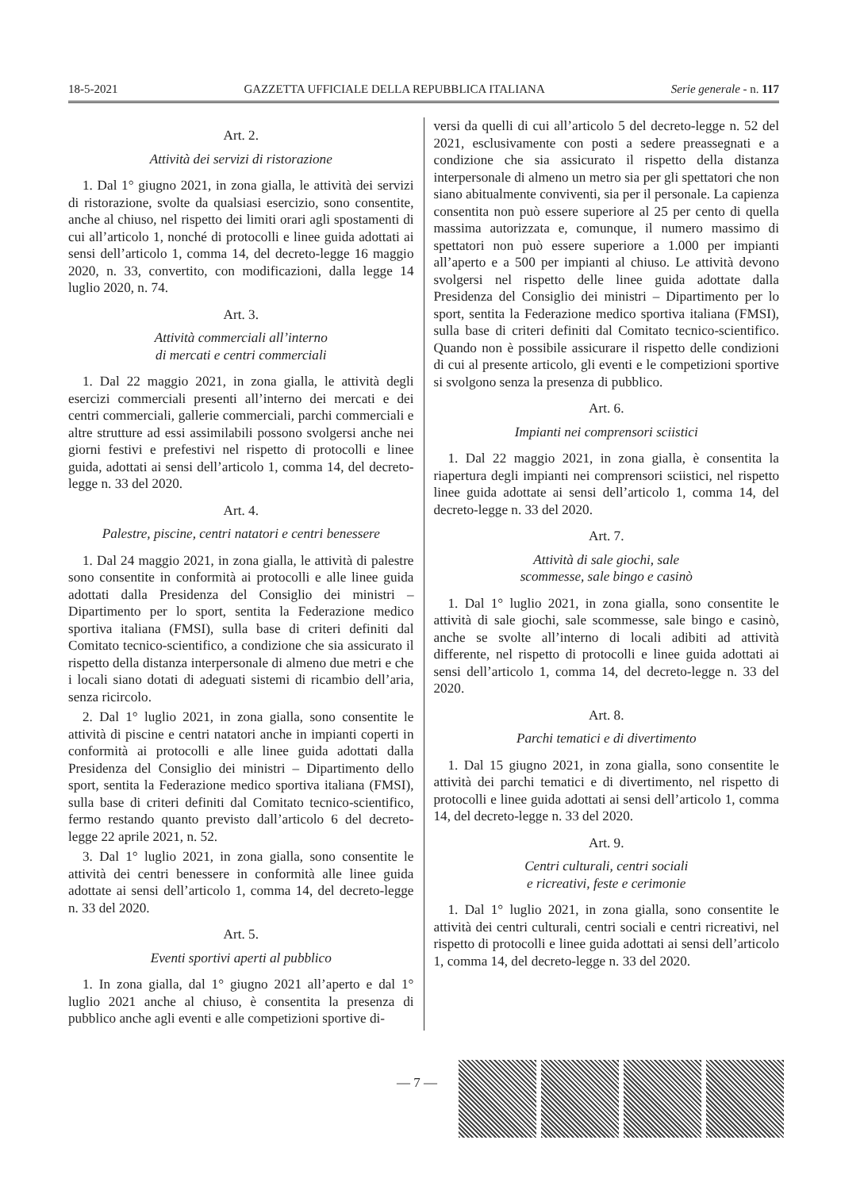18-5-2021 GAZZETTA UFFICIALE DELLA REPUBBLICA ITALIANA Serie generale - n. 117
Art. 2.
Attività dei servizi di ristorazione
1. Dal 1° giugno 2021, in zona gialla, le attività dei servizi di ristorazione, svolte da qualsiasi esercizio, sono consentite, anche al chiuso, nel rispetto dei limiti orari agli spostamenti di cui all’articolo 1, nonché di protocolli e linee guida adottati ai sensi dell’articolo 1, comma 14, del decreto-legge 16 maggio 2020, n. 33, convertito, con modificazioni, dalla legge 14 luglio 2020, n. 74.
Art. 3.
Attività commerciali all’interno
di mercati e centri commerciali
1. Dal 22 maggio 2021, in zona gialla, le attività degli esercizi commerciali presenti all’interno dei mercati e dei centri commerciali, gallerie commerciali, parchi commerciali e altre strutture ad essi assimilabili possono svolgersi anche nei giorni festivi e prefestivi nel rispetto di protocolli e linee guida, adottati ai sensi dell’articolo 1, comma 14, del decreto-legge n. 33 del 2020.
Art. 4.
Palestre, piscine, centri natatori e centri benessere
1. Dal 24 maggio 2021, in zona gialla, le attività di palestre sono consentite in conformità ai protocolli e alle linee guida adottati dalla Presidenza del Consiglio dei ministri – Dipartimento per lo sport, sentita la Federazione medico sportiva italiana (FMSI), sulla base di criteri definiti dal Comitato tecnico-scientifico, a condizione che sia assicurato il rispetto della distanza interpersonale di almeno due metri e che i locali siano dotati di adeguati sistemi di ricambio dell’aria, senza ricircolo.
2. Dal 1° luglio 2021, in zona gialla, sono consentite le attività di piscine e centri natatori anche in impianti coperti in conformità ai protocolli e alle linee guida adottati dalla Presidenza del Consiglio dei ministri – Dipartimento dello sport, sentita la Federazione medico sportiva italiana (FMSI), sulla base di criteri definiti dal Comitato tecnico-scientifico, fermo restando quanto previsto dall’articolo 6 del decreto-legge 22 aprile 2021, n. 52.
3. Dal 1° luglio 2021, in zona gialla, sono consentite le attività dei centri benessere in conformità alle linee guida adottate ai sensi dell’articolo 1, comma 14, del decreto-legge n. 33 del 2020.
Art. 5.
Eventi sportivi aperti al pubblico
1. In zona gialla, dal 1° giugno 2021 all’aperto e dal 1° luglio 2021 anche al chiuso, è consentita la presenza di pubblico anche agli eventi e alle competizioni sportive di-
versi da quelli di cui all’articolo 5 del decreto-legge n. 52 del 2021, esclusivamente con posti a sedere preassegnati e a condizione che sia assicurato il rispetto della distanza interpersonale di almeno un metro sia per gli spettatori che non siano abitualmente conviventi, sia per il personale. La capienza consentita non può essere superiore al 25 per cento di quella massima autorizzata e, comunque, il numero massimo di spettatori non può essere superiore a 1.000 per impianti all’aperto e a 500 per impianti al chiuso. Le attività devono svolgersi nel rispetto delle linee guida adottate dalla Presidenza del Consiglio dei ministri – Dipartimento per lo sport, sentita la Federazione medico sportiva italiana (FMSI), sulla base di criteri definiti dal Comitato tecnico-scientifico. Quando non è possibile assicurare il rispetto delle condizioni di cui al presente articolo, gli eventi e le competizioni sportive si svolgono senza la presenza di pubblico.
Art. 6.
Impianti nei comprensori sciistici
1. Dal 22 maggio 2021, in zona gialla, è consentita la riapertura degli impianti nei comprensori sciistici, nel rispetto linee guida adottate ai sensi dell’articolo 1, comma 14, del decreto-legge n. 33 del 2020.
Art. 7.
Attività di sale giochi, sale
scommesse, sale bingo e casinò
1. Dal 1° luglio 2021, in zona gialla, sono consentite le attività di sale giochi, sale scommesse, sale bingo e casinò, anche se svolte all’interno di locali adibiti ad attività differente, nel rispetto di protocolli e linee guida adottati ai sensi dell’articolo 1, comma 14, del decreto-legge n. 33 del 2020.
Art. 8.
Parchi tematici e di divertimento
1. Dal 15 giugno 2021, in zona gialla, sono consentite le attività dei parchi tematici e di divertimento, nel rispetto di protocolli e linee guida adottati ai sensi dell’articolo 1, comma 14, del decreto-legge n. 33 del 2020.
Art. 9.
Centri culturali, centri sociali
e ricreativi, feste e cerimonie
1. Dal 1° luglio 2021, in zona gialla, sono consentite le attività dei centri culturali, centri sociali e centri ricreativi, nel rispetto di protocolli e linee guida adottati ai sensi dell’articolo 1, comma 14, del decreto-legge n. 33 del 2020.
— 7 —